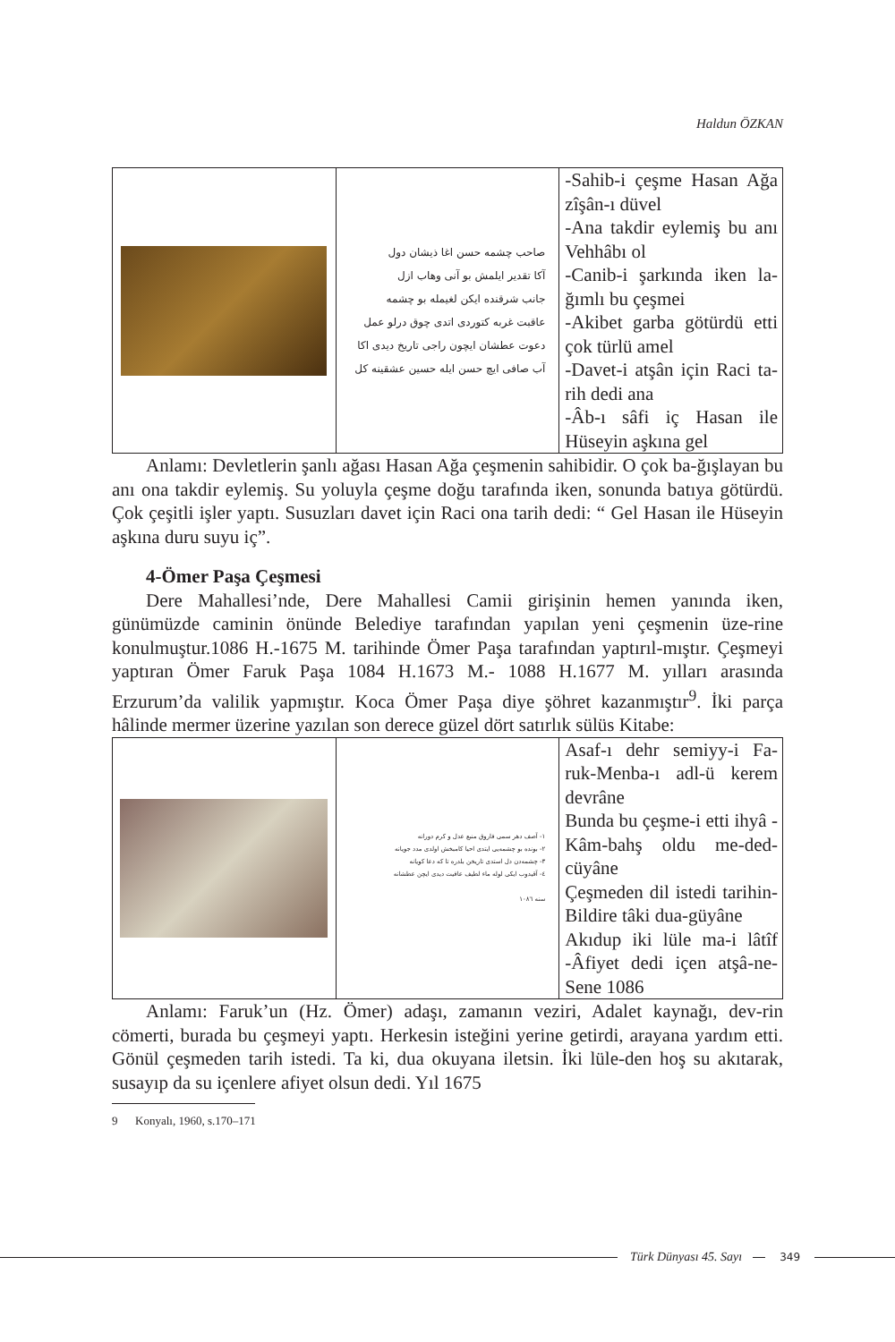Haldun ÖZKAN
| | صاحب چشمه حسن اغا ذیشان دول آکا تقدیر ایلمش بو آنی وهاب ازل جانب شرقنده ایکن لغیمله بو چشمه عاقبت غربه کتوردی اتدی چوق درلو عمل دعوت عطشان ایچون راجی تاریخ دیدی اکا آب صافی ایچ حسن ایله حسین عشقینه کل | -Sahib-i çeşme Hasan Ağa zîşân-ı düvel -Ana takdir eylemiş bu anı Vehhâbı ol -Canib-i şarkında iken la-ğımlı bu çeşmei -Akibet garba götürdü etti çok türlü amel -Davet-i atşân için Raci ta-rih dedi ana -Âb-ı sâfi iç Hasan ile Hüseyin aşkına gel |
Anlamı: Devletlerin şanlı ağası Hasan Ağa çeşmenin sahibidir. O çok ba-ğışlayan bu anı ona takdir eylemiş. Su yoluyla çeşme doğu tarafında iken, sonunda batıya götürdü. Çok çeşitli işler yaptı. Susuzları davet için Raci ona tarih dedi: “ Gel Hasan ile Hüseyin aşkına duru suyu iç”.
4-Ömer Paşa Çeşmesi
Dere Mahallesi’nde, Dere Mahallesi Camii girişinin hemen yanında iken, günümüzde caminin önünde Belediye tarafından yapılan yeni çeşmenin üze-rine konulmuştur.1086 H.-1675 M. tarihinde Ömer Paşa tarafından yaptırıl-mıştır. Çeşmeyi yaptıran Ömer Faruk Paşa 1084 H.1673 M.- 1088 H.1677 M. yılları arasında Erzurum’da valilik yapmıştır. Koca Ömer Paşa diye şöhret kazanmıştır<sup>9</sup>. İki parça hâlinde mermer üzerine yazılan son derece güzel dört satırlık sülüs Kitabe:
| | ۱- آصف دهر سمی فاروق منبع عدل و کرم دورانه ۲- بونده بو چشمه‌یی ایتدی احیا کامبخش اولدی مدد جویانه ۳- چشمه‌دن دل استدی تاریخن بلدره تا که دعا کویانه ٤- آقیدوب ایکی لوله ماء لطیف عافیت دیدی ایچن عطشانه سنه ۱۰۸٦ | Asaf-ı dehr semiyy-i Fa-ruk-Menba-ı adl-ü kerem devrâne Bunda bu çeşme-i etti ihyâ - Kâm-bahş oldu me-ded-cüyâne Çeşmeden dil istedi tarihin- Bildire tâki dua-güyâne Akıdup iki lüle ma-i lâtîf -Âfiyet dedi içen atşâ-ne-Sene 1086 |
Anlamı: Faruk’un (Hz. Ömer) adaşı, zamanın veziri, Adalet kaynağı, dev-rin cömerti, burada bu çeşmeyi yaptı. Herkesin isteğini yerine getirdi, arayana yardım etti. Gönül çeşmeden tarih istedi. Ta ki, dua okuyana iletsin. İki lüle-den hoş su akıtarak, susayıp da su içenlere afiyet olsun dedi. Yıl 1675
9 Konyalı, 1960, s.170–171
Türk Dünyası 45. Sayı
349